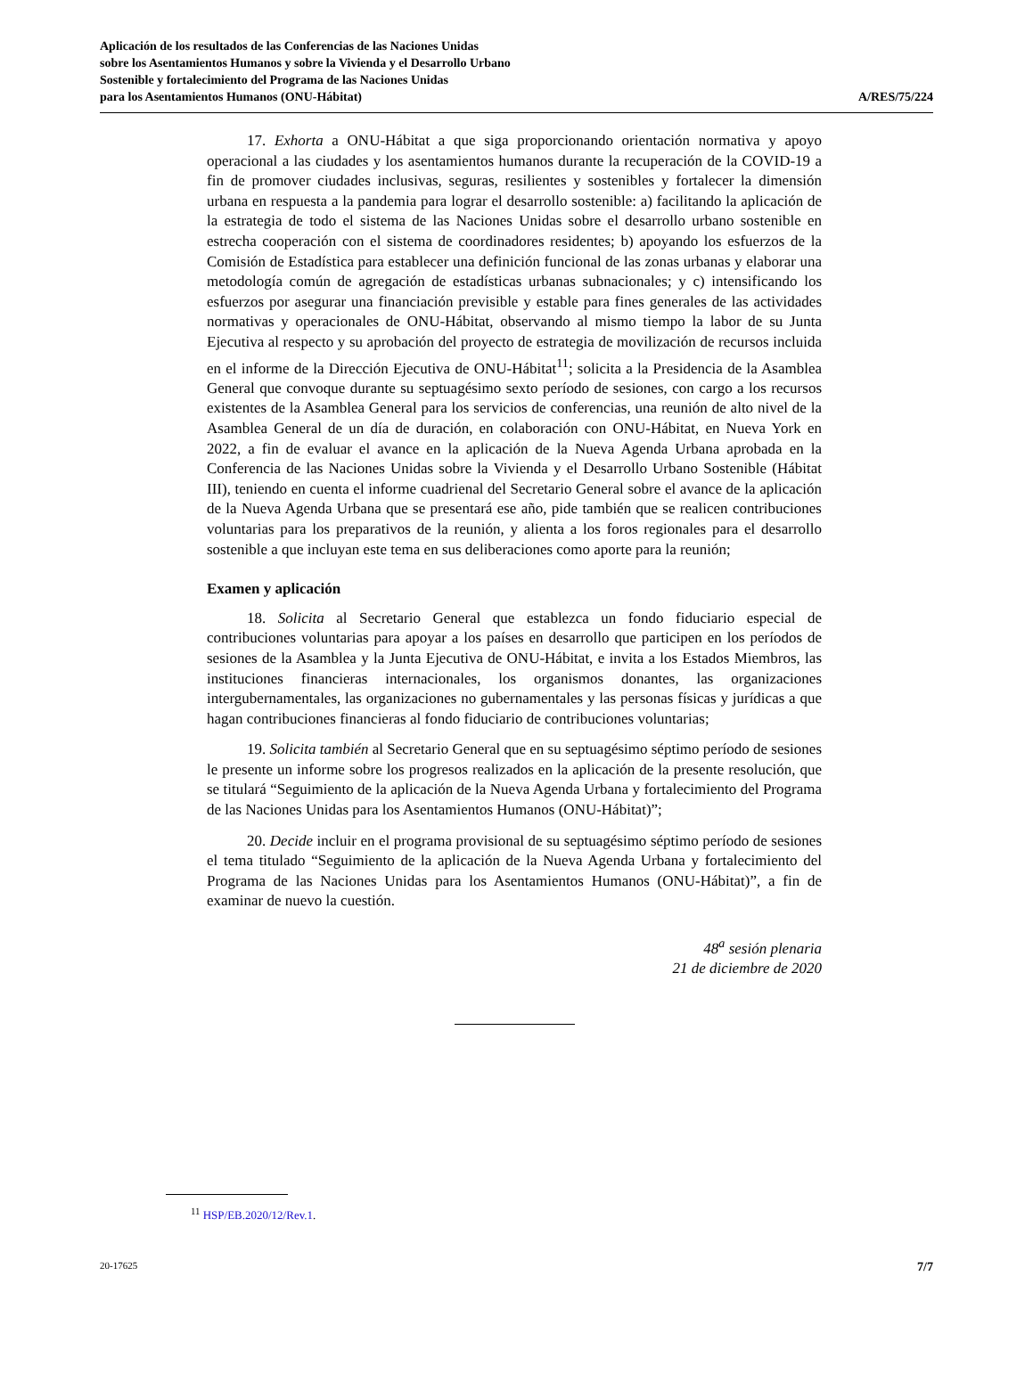Aplicación de los resultados de las Conferencias de las Naciones Unidas
sobre los Asentamientos Humanos y sobre la Vivienda y el Desarrollo Urbano
Sostenible y fortalecimiento del Programa de las Naciones Unidas
para los Asentamientos Humanos (ONU-Hábitat)
A/RES/75/224
17. Exhorta a ONU-Hábitat a que siga proporcionando orientación normativa y apoyo operacional a las ciudades y los asentamientos humanos durante la recuperación de la COVID-19 a fin de promover ciudades inclusivas, seguras, resilientes y sostenibles y fortalecer la dimensión urbana en respuesta a la pandemia para lograr el desarrollo sostenible: a) facilitando la aplicación de la estrategia de todo el sistema de las Naciones Unidas sobre el desarrollo urbano sostenible en estrecha cooperación con el sistema de coordinadores residentes; b) apoyando los esfuerzos de la Comisión de Estadística para establecer una definición funcional de las zonas urbanas y elaborar una metodología común de agregación de estadísticas urbanas subnacionales; y c) intensificando los esfuerzos por asegurar una financiación previsible y estable para fines generales de las actividades normativas y operacionales de ONU-Hábitat, observando al mismo tiempo la labor de su Junta Ejecutiva al respecto y su aprobación del proyecto de estrategia de movilización de recursos incluida en el informe de la Dirección Ejecutiva de ONU-Hábitat<sup>11</sup>; solicita a la Presidencia de la Asamblea General que convoque durante su septuagésimo sexto período de sesiones, con cargo a los recursos existentes de la Asamblea General para los servicios de conferencias, una reunión de alto nivel de la Asamblea General de un día de duración, en colaboración con ONU-Hábitat, en Nueva York en 2022, a fin de evaluar el avance en la aplicación de la Nueva Agenda Urbana aprobada en la Conferencia de las Naciones Unidas sobre la Vivienda y el Desarrollo Urbano Sostenible (Hábitat III), teniendo en cuenta el informe cuadrienal del Secretario General sobre el avance de la aplicación de la Nueva Agenda Urbana que se presentará ese año, pide también que se realicen contribuciones voluntarias para los preparativos de la reunión, y alienta a los foros regionales para el desarrollo sostenible a que incluyan este tema en sus deliberaciones como aporte para la reunión;
Examen y aplicación
18. Solicita al Secretario General que establezca un fondo fiduciario especial de contribuciones voluntarias para apoyar a los países en desarrollo que participen en los períodos de sesiones de la Asamblea y la Junta Ejecutiva de ONU-Hábitat, e invita a los Estados Miembros, las instituciones financieras internacionales, los organismos donantes, las organizaciones intergubernamentales, las organizaciones no gubernamentales y las personas físicas y jurídicas a que hagan contribuciones financieras al fondo fiduciario de contribuciones voluntarias;
19. Solicita también al Secretario General que en su septuagésimo séptimo período de sesiones le presente un informe sobre los progresos realizados en la aplicación de la presente resolución, que se titulará “Seguimiento de la aplicación de la Nueva Agenda Urbana y fortalecimiento del Programa de las Naciones Unidas para los Asentamientos Humanos (ONU-Hábitat)”;
20. Decide incluir en el programa provisional de su septuagésimo séptimo período de sesiones el tema titulado “Seguimiento de la aplicación de la Nueva Agenda Urbana y fortalecimiento del Programa de las Naciones Unidas para los Asentamientos Humanos (ONU-Hábitat)”, a fin de examinar de nuevo la cuestión.
48<sup>a</sup> sesión plenaria
21 de diciembre de 2020
<sup>11</sup> HSP/EB.2020/12/Rev.1.
20-17625 7/7